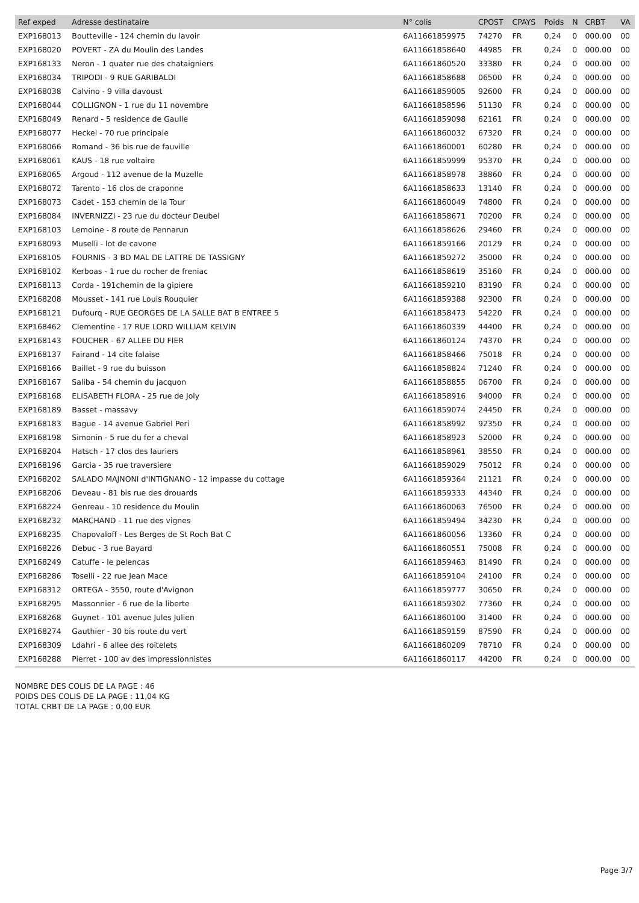| Ref exped | Adresse destinataire | N° colis | CPOST | CPAYS | Poids | N | CRBT | VA |
| --- | --- | --- | --- | --- | --- | --- | --- | --- |
| EXP168013 | Boutteville - 124 chemin du lavoir | 6A11661859975 | 74270 | FR | 0,24 | 0 | 000.00 | 00 |
| EXP168020 | POVERT - ZA du Moulin des Landes | 6A11661858640 | 44985 | FR | 0,24 | 0 | 000.00 | 00 |
| EXP168133 | Neron - 1 quater rue des chataigniers | 6A11661860520 | 33380 | FR | 0,24 | 0 | 000.00 | 00 |
| EXP168034 | TRIPODI - 9 RUE GARIBALDI | 6A11661858688 | 06500 | FR | 0,24 | 0 | 000.00 | 00 |
| EXP168038 | Calvino - 9 villa davoust | 6A11661859005 | 92600 | FR | 0,24 | 0 | 000.00 | 00 |
| EXP168044 | COLLIGNON - 1 rue du 11 novembre | 6A11661858596 | 51130 | FR | 0,24 | 0 | 000.00 | 00 |
| EXP168049 | Renard - 5 residence de Gaulle | 6A11661859098 | 62161 | FR | 0,24 | 0 | 000.00 | 00 |
| EXP168077 | Heckel - 70 rue principale | 6A11661860032 | 67320 | FR | 0,24 | 0 | 000.00 | 00 |
| EXP168066 | Romand - 36 bis rue de fauville | 6A11661860001 | 60280 | FR | 0,24 | 0 | 000.00 | 00 |
| EXP168061 | KAUS - 18 rue voltaire | 6A11661859999 | 95370 | FR | 0,24 | 0 | 000.00 | 00 |
| EXP168065 | Argoud - 112 avenue de la Muzelle | 6A11661858978 | 38860 | FR | 0,24 | 0 | 000.00 | 00 |
| EXP168072 | Tarento - 16 clos de craponne | 6A11661858633 | 13140 | FR | 0,24 | 0 | 000.00 | 00 |
| EXP168073 | Cadet - 153 chemin de la Tour | 6A11661860049 | 74800 | FR | 0,24 | 0 | 000.00 | 00 |
| EXP168084 | INVERNIZZI - 23 rue du docteur Deubel | 6A11661858671 | 70200 | FR | 0,24 | 0 | 000.00 | 00 |
| EXP168103 | Lemoine - 8 route de Pennarun | 6A11661858626 | 29460 | FR | 0,24 | 0 | 000.00 | 00 |
| EXP168093 | Muselli - lot de cavone | 6A11661859166 | 20129 | FR | 0,24 | 0 | 000.00 | 00 |
| EXP168105 | FOURNIS - 3 BD MAL DE LATTRE DE TASSIGNY | 6A11661859272 | 35000 | FR | 0,24 | 0 | 000.00 | 00 |
| EXP168102 | Kerboas - 1 rue du rocher de freniac | 6A11661858619 | 35160 | FR | 0,24 | 0 | 000.00 | 00 |
| EXP168113 | Corda - 191chemin de la gipiere | 6A11661859210 | 83190 | FR | 0,24 | 0 | 000.00 | 00 |
| EXP168208 | Mousset - 141 rue Louis Rouquier | 6A11661859388 | 92300 | FR | 0,24 | 0 | 000.00 | 00 |
| EXP168121 | Dufourq - RUE GEORGES DE LA SALLE BAT B ENTREE 5 | 6A11661858473 | 54220 | FR | 0,24 | 0 | 000.00 | 00 |
| EXP168462 | Clementine - 17 RUE LORD WILLIAM KELVIN | 6A11661860339 | 44400 | FR | 0,24 | 0 | 000.00 | 00 |
| EXP168143 | FOUCHER - 67 ALLEE DU FIER | 6A11661860124 | 74370 | FR | 0,24 | 0 | 000.00 | 00 |
| EXP168137 | Fairand - 14 cite falaise | 6A11661858466 | 75018 | FR | 0,24 | 0 | 000.00 | 00 |
| EXP168166 | Baillet - 9 rue du buisson | 6A11661858824 | 71240 | FR | 0,24 | 0 | 000.00 | 00 |
| EXP168167 | Saliba - 54 chemin du jacquon | 6A11661858855 | 06700 | FR | 0,24 | 0 | 000.00 | 00 |
| EXP168168 | ELISABETH FLORA - 25 rue de Joly | 6A11661858916 | 94000 | FR | 0,24 | 0 | 000.00 | 00 |
| EXP168189 | Basset - massavy | 6A11661859074 | 24450 | FR | 0,24 | 0 | 000.00 | 00 |
| EXP168183 | Bague - 14 avenue Gabriel Peri | 6A11661858992 | 92350 | FR | 0,24 | 0 | 000.00 | 00 |
| EXP168198 | Simonin - 5 rue du fer a cheval | 6A11661858923 | 52000 | FR | 0,24 | 0 | 000.00 | 00 |
| EXP168204 | Hatsch - 17 clos des lauriers | 6A11661858961 | 38550 | FR | 0,24 | 0 | 000.00 | 00 |
| EXP168196 | Garcia - 35 rue traversiere | 6A11661859029 | 75012 | FR | 0,24 | 0 | 000.00 | 00 |
| EXP168202 | SALADO MAJNONI d'INTIGNANO - 12 impasse du cottage | 6A11661859364 | 21121 | FR | 0,24 | 0 | 000.00 | 00 |
| EXP168206 | Deveau - 81 bis rue des drouards | 6A11661859333 | 44340 | FR | 0,24 | 0 | 000.00 | 00 |
| EXP168224 | Genreau - 10 residence du Moulin | 6A11661860063 | 76500 | FR | 0,24 | 0 | 000.00 | 00 |
| EXP168232 | MARCHAND - 11 rue des vignes | 6A11661859494 | 34230 | FR | 0,24 | 0 | 000.00 | 00 |
| EXP168235 | Chapovaloff - Les Berges de St Roch Bat C | 6A11661860056 | 13360 | FR | 0,24 | 0 | 000.00 | 00 |
| EXP168226 | Debuc - 3 rue Bayard | 6A11661860551 | 75008 | FR | 0,24 | 0 | 000.00 | 00 |
| EXP168249 | Catuffe - le pelencas | 6A11661859463 | 81490 | FR | 0,24 | 0 | 000.00 | 00 |
| EXP168286 | Toselli - 22 rue Jean Mace | 6A11661859104 | 24100 | FR | 0,24 | 0 | 000.00 | 00 |
| EXP168312 | ORTEGA - 3550, route d'Avignon | 6A11661859777 | 30650 | FR | 0,24 | 0 | 000.00 | 00 |
| EXP168295 | Massonnier - 6 rue de la liberte | 6A11661859302 | 77360 | FR | 0,24 | 0 | 000.00 | 00 |
| EXP168268 | Guynet - 101 avenue Jules Julien | 6A11661860100 | 31400 | FR | 0,24 | 0 | 000.00 | 00 |
| EXP168274 | Gauthier - 30 bis route du vert | 6A11661859159 | 87590 | FR | 0,24 | 0 | 000.00 | 00 |
| EXP168309 | Ldahri - 6 allee des roitelets | 6A11661860209 | 78710 | FR | 0,24 | 0 | 000.00 | 00 |
| EXP168288 | Pierret - 100 av des impressionnistes | 6A11661860117 | 44200 | FR | 0,24 | 0 | 000.00 | 00 |
NOMBRE DES COLIS DE LA PAGE : 46
POIDS DES COLIS DE LA PAGE : 11,04 KG
TOTAL CRBT DE LA PAGE : 0,00 EUR
Page 3/7